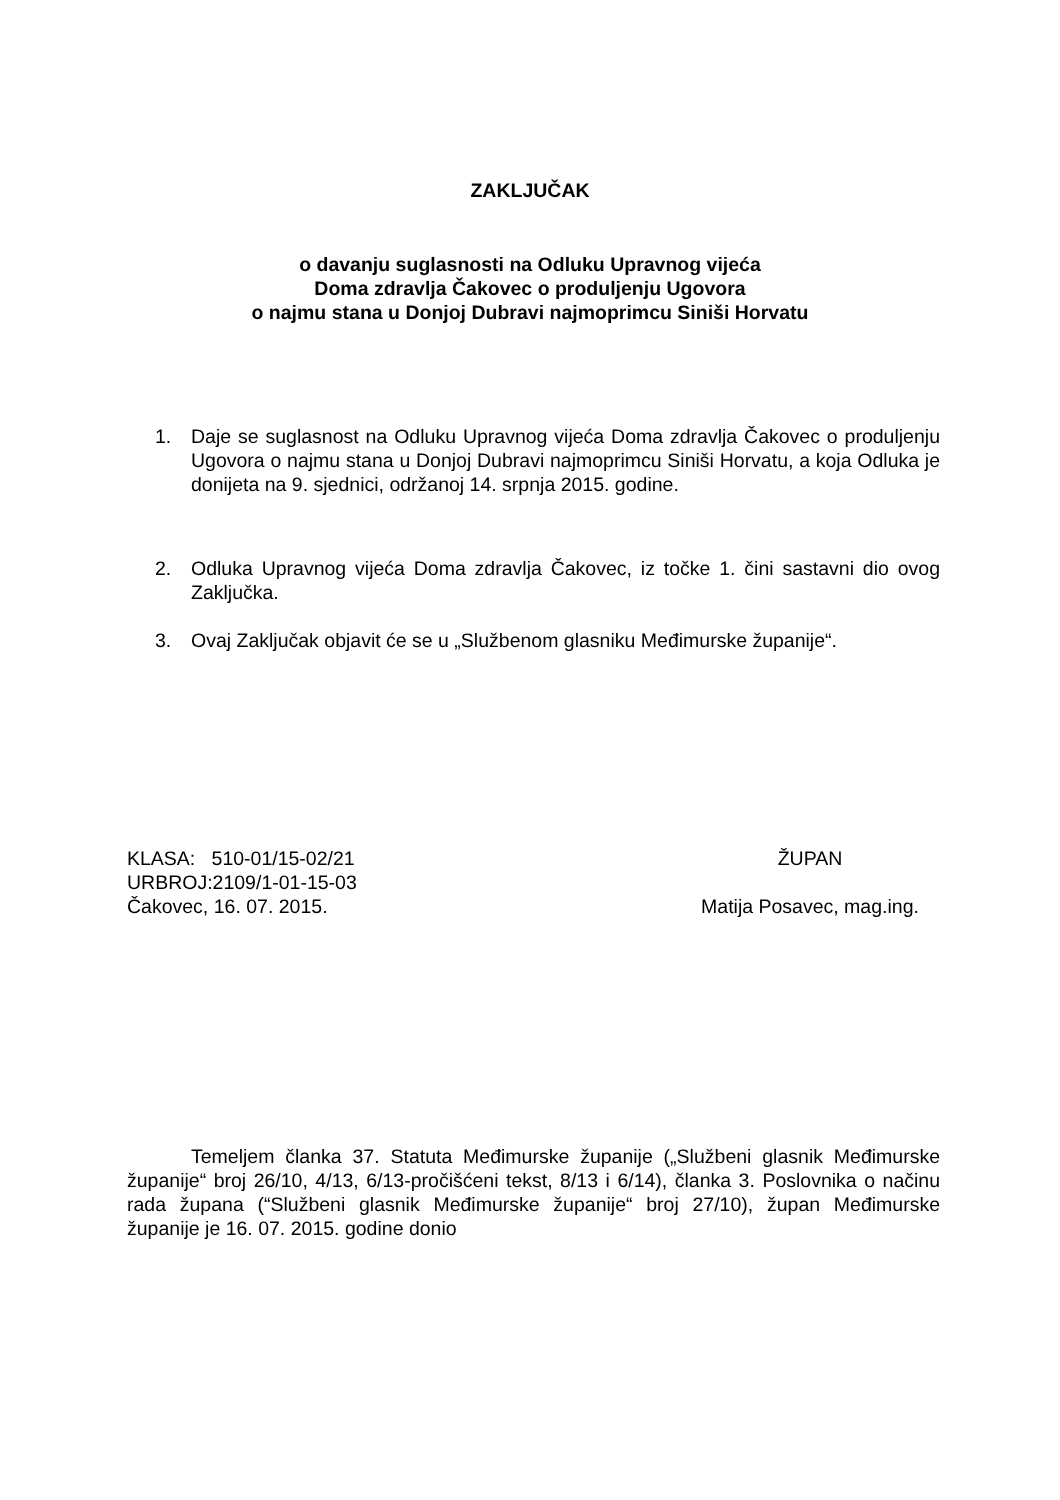ZAKLJUČAK
o davanju suglasnosti na Odluku Upravnog vijeća
Doma zdravlja Čakovec o produljenju Ugovora
o najmu stana u Donjoj Dubravi najmoprimcu Siniši Horvatu
1. Daje se suglasnost na Odluku Upravnog vijeća Doma zdravlja Čakovec o produljenju Ugovora o najmu stana u Donjoj Dubravi najmoprimcu Siniši Horvatu, a koja Odluka je donijeta na 9. sjednici, održanoj 14. srpnja 2015. godine.
2. Odluka Upravnog vijeća Doma zdravlja Čakovec, iz točke 1. čini sastavni dio ovog Zaključka.
3. Ovaj Zaključak objavit će se u „Službenom glasniku Međimurske županije“.
KLASA: 510-01/15-02/21
URBROJ:2109/1-01-15-03
Čakovec, 16. 07. 2015.
ŽUPAN
Matija Posavec, mag.ing.
Temeljem članka 37. Statuta Međimurske županije („Službeni glasnik Međimurske županije“ broj 26/10, 4/13, 6/13-pročišćeni tekst, 8/13 i 6/14), članka 3. Poslovnika o načinu rada župana (“Službeni glasnik Međimurske županije“ broj 27/10), župan Međimurske županije je 16. 07. 2015. godine donio